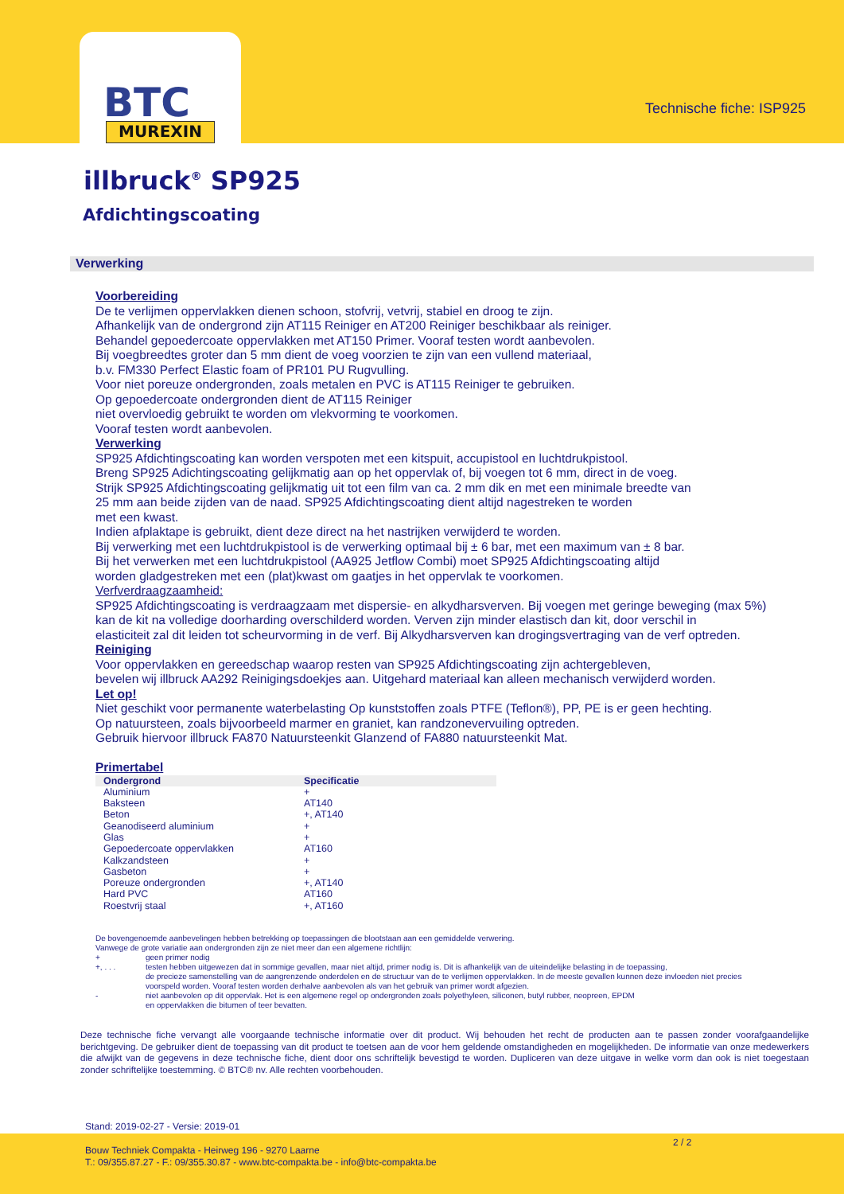BTC
MUREXIN
Technische fiche: ISP925
illbruck<sup>®</sup> SP925
Afdichtingscoating
Verwerking
Voorbereiding
De te verlijmen oppervlakken dienen schoon, stofvrij, vetvrij, stabiel en droog te zijn.
Afhankelijk van de ondergrond zijn AT115 Reiniger en AT200 Reiniger beschikbaar als reiniger.
Behandel gepoedercoate oppervlakken met AT150 Primer. Vooraf testen wordt aanbevolen.
Bij voegbreedtes groter dan 5 mm dient de voeg voorzien te zijn van een vullend materiaal,
b.v. FM330 Perfect Elastic foam of PR101 PU Rugvulling.
Voor niet poreuze ondergronden, zoals metalen en PVC is AT115 Reiniger te gebruiken.
Op gepoedercoate ondergronden dient de AT115 Reiniger
niet overvloedig gebruikt te worden om vlekvorming te voorkomen.
Vooraf testen wordt aanbevolen.
Verwerking
SP925 Afdichtingscoating kan worden verspoten met een kitspuit, accupistool en luchtdrukpistool.
Breng SP925 Adichtingscoating gelijkmatig aan op het oppervlak of, bij voegen tot 6 mm, direct in de voeg.
Strijk SP925 Afdichtingscoating gelijkmatig uit tot een film van ca. 2 mm dik en met een minimale breedte van
25 mm aan beide zijden van de naad. SP925 Afdichtingscoating dient altijd nagestreken te worden
met een kwast.
Indien afplaktape is gebruikt, dient deze direct na het nastrijken verwijderd te worden.
Bij verwerking met een luchtdrukpistool is de verwerking optimaal bij ± 6 bar, met een maximum van ± 8 bar.
Bij het verwerken met een luchtdrukpistool (AA925 Jetflow Combi) moet SP925 Afdichtingscoating altijd
worden gladgestreken met een (plat)kwast om gaatjes in het oppervlak te voorkomen.
Verfverdraagzaamheid:
SP925 Afdichtingscoating is verdraagzaam met dispersie- en alkydharsverven. Bij voegen met geringe beweging (max 5%)
kan de kit na volledige doorharding overschilderd worden. Verven zijn minder elastisch dan kit, door verschil in
elasticiteit zal dit leiden tot scheurvorming in de verf. Bij Alkydharsverven kan drogingsvertraging van de verf optreden.
Reiniging
Voor oppervlakken en gereedschap waarop resten van SP925 Afdichtingscoating zijn achtergebleven,
bevelen wij illbruck AA292 Reinigingsdoekjes aan. Uitgehard materiaal kan alleen mechanisch verwijderd worden.
Let op!
Niet geschikt voor permanente waterbelasting Op kunststoffen zoals PTFE (Teflon®), PP, PE is er geen hechting.
Op natuursteen, zoals bijvoorbeeld marmer en graniet, kan randzonevervuiling optreden.
Gebruik hiervoor illbruck FA870 Natuursteenkit Glanzend of FA880 natuursteenkit Mat.
Primertabel
| Ondergrond | Specificatie |
| --- | --- |
| Aluminium | + |
| Baksteen | AT140 |
| Beton | +, AT140 |
| Geanodiseerd aluminium | + |
| Glas | + |
| Gepoedercoate oppervlakken | AT160 |
| Kalkzandsteen | + |
| Gasbeton | + |
| Poreuze ondergronden | +, AT140 |
| Hard PVC | AT160 |
| Roestvrij staal | +, AT160 |
De bovengenoemde aanbevelingen hebben betrekking op toepassingen die blootstaan aan een gemiddelde verwering.
Vanwege de grote variatie aan ondergronden zijn ze niet meer dan een algemene richtlijn:
| + | geen primer nodig |
| +, . . . | testen hebben uitgewezen dat in sommige gevallen, maar niet altijd, primer nodig is. Dit is afhankelijk van de uiteindelijke belasting in de toepassing, de precieze samenstelling van de aangrenzende onderdelen en de structuur van de te verlijmen oppervlakken. In de meeste gevallen kunnen deze invloeden niet precies voorspeld worden. Vooraf testen worden derhalve aanbevolen als van het gebruik van primer wordt afgezien. |
| - | niet aanbevolen op dit oppervlak. Het is een algemene regel op ondergronden zoals polyethyleen, siliconen, butyl rubber, neopreen, EPDM en oppervlakken die bitumen of teer bevatten. |
Deze technische fiche vervangt alle voorgaande technische informatie over dit product. Wij behouden het recht de producten aan te passen zonder voorafgaandelijke berichtgeving. De gebruiker dient de toepassing van dit product te toetsen aan de voor hem geldende omstandigheden en mogelijkheden. De informatie van onze medewerkers die afwijkt van de gegevens in deze technische fiche, dient door ons schriftelijk bevestigd te worden. Dupliceren van deze uitgave in welke vorm dan ook is niet toegestaan zonder schriftelijke toestemming. © BTC® nv. Alle rechten voorbehouden.
Stand: 2019-02-27 - Versie: 2019-01
Bouw Techniek Compakta - Heirweg 196 - 9270 Laarne
T.: 09/355.87.27 - F.: 09/355.30.87 - www.btc-compakta.be - info@btc-compakta.be
2 / 2